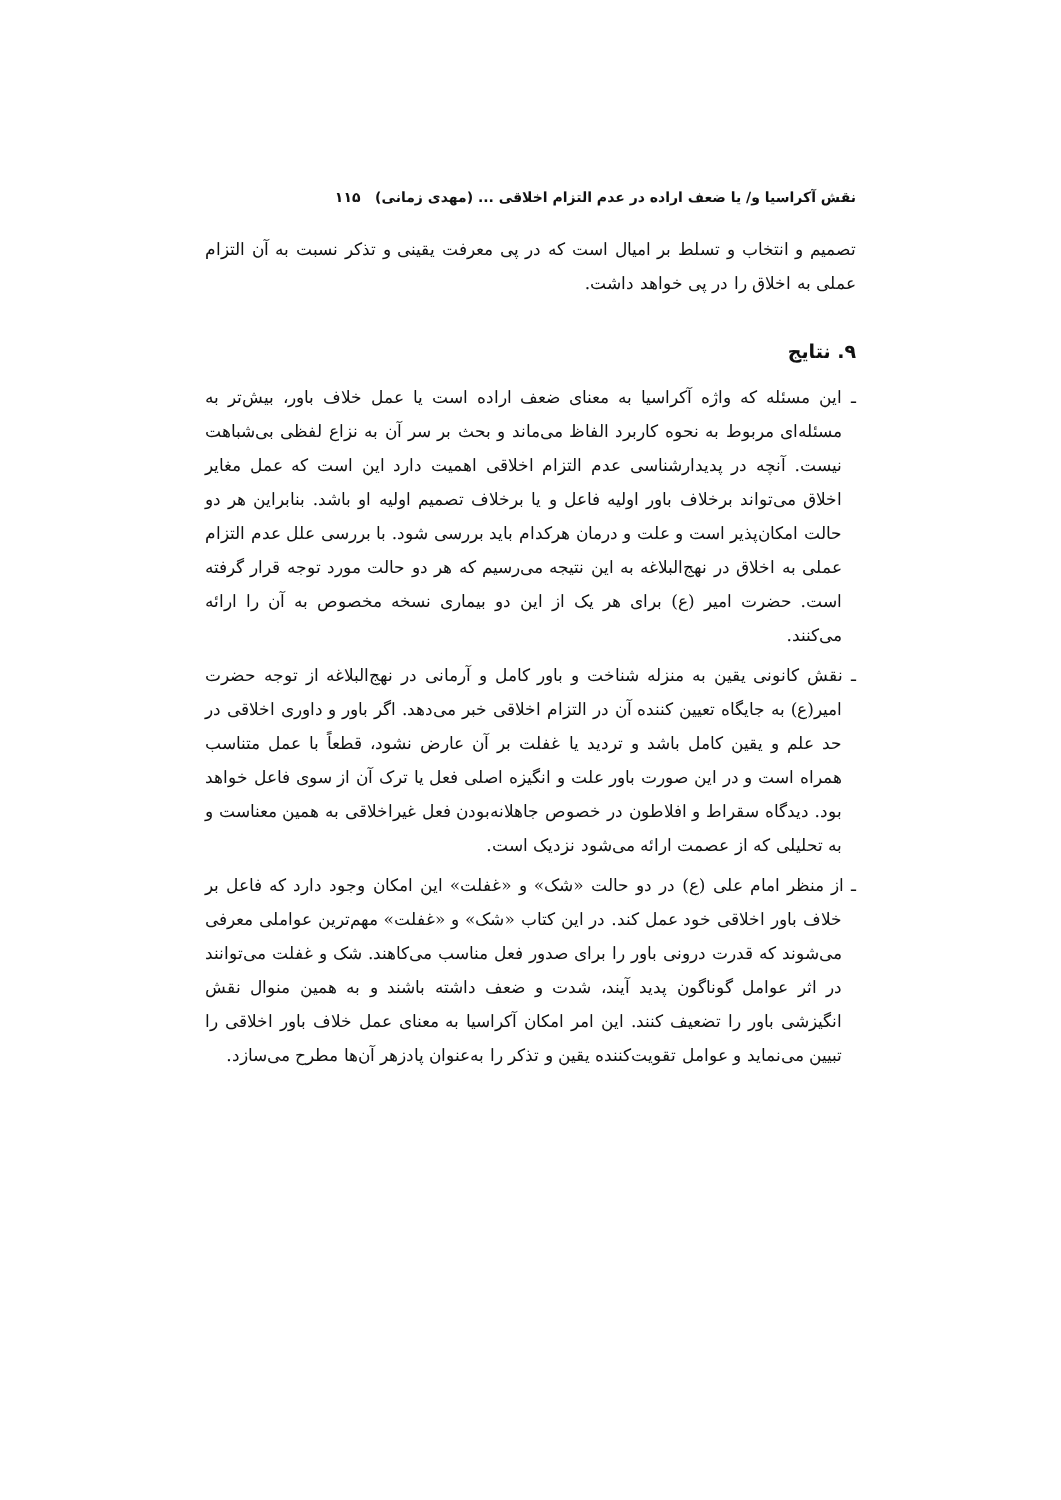نقش آکراسیا و/ یا ضعف اراده در عدم التزام اخلاقی ... (مهدی زمانی) ۱۱۵
تصمیم و انتخاب و تسلط بر امیال است که در پی معرفت یقینی و تذکر نسبت به آن التزام عملی به اخلاق را در پی خواهد داشت.
۹. نتایج
ـ این مسئله که واژه آکراسیا به معنای ضعف اراده است یا عمل خلاف باور، بیش‌تر به مسئله‌ای مربوط به نحوه کاربرد الفاظ می‌ماند و بحث بر سر آن به نزاع لفظی بی‌شباهت نیست. آنچه در پدیدارشناسی عدم التزام اخلاقی اهمیت دارد این است که عمل مغایر اخلاق می‌تواند برخلاف باور اولیه فاعل و یا برخلاف تصمیم اولیه او باشد. بنابراین هر دو حالت امکان‌پذیر است و علت و درمان هرکدام باید بررسی شود. با بررسی علل عدم التزام عملی به اخلاق در نهج‌البلاغه به این نتیجه می‌رسیم که هر دو حالت مورد توجه قرار گرفته است. حضرت امیر (ع) برای هر یک از این دو بیماری نسخه مخصوص به آن را ارائه می‌کنند.
ـ نقش کانونی یقین به منزله شناخت و باور کامل و آرمانی در نهج‌البلاغه از توجه حضرت امیر(ع) به جایگاه تعیین کننده آن در التزام اخلاقی خبر می‌دهد. اگر باور و داوری اخلاقی در حد علم و یقین کامل باشد و تردید یا غفلت بر آن عارض نشود، قطعاً با عمل متناسب همراه است و در این صورت باور علت و انگیزه اصلی فعل یا ترک آن از سوی فاعل خواهد بود. دیدگاه سقراط و افلاطون در خصوص جاهلانه‌بودن فعل غیراخلاقی به همین معناست و به تحلیلی که از عصمت ارائه می‌شود نزدیک است.
ـ از منظر امام علی (ع) در دو حالت «شک» و «غفلت» این امکان وجود دارد که فاعل بر خلاف باور اخلاقی خود عمل کند. در این کتاب «شک» و «غفلت» مهم‌ترین عواملی معرفی می‌شوند که قدرت درونی باور را برای صدور فعل مناسب می‌کاهند. شک و غفلت می‌توانند در اثر عوامل گوناگون پدید آیند، شدت و ضعف داشته باشند و به همین منوال نقش انگیزشی باور را تضعیف کنند. این امر امکان آکراسیا به معنای عمل خلاف باور اخلاقی را تبیین می‌نماید و عوامل تقویت‌کننده یقین و تذکر را به‌عنوان پادزهر آن‌ها مطرح می‌سازد.